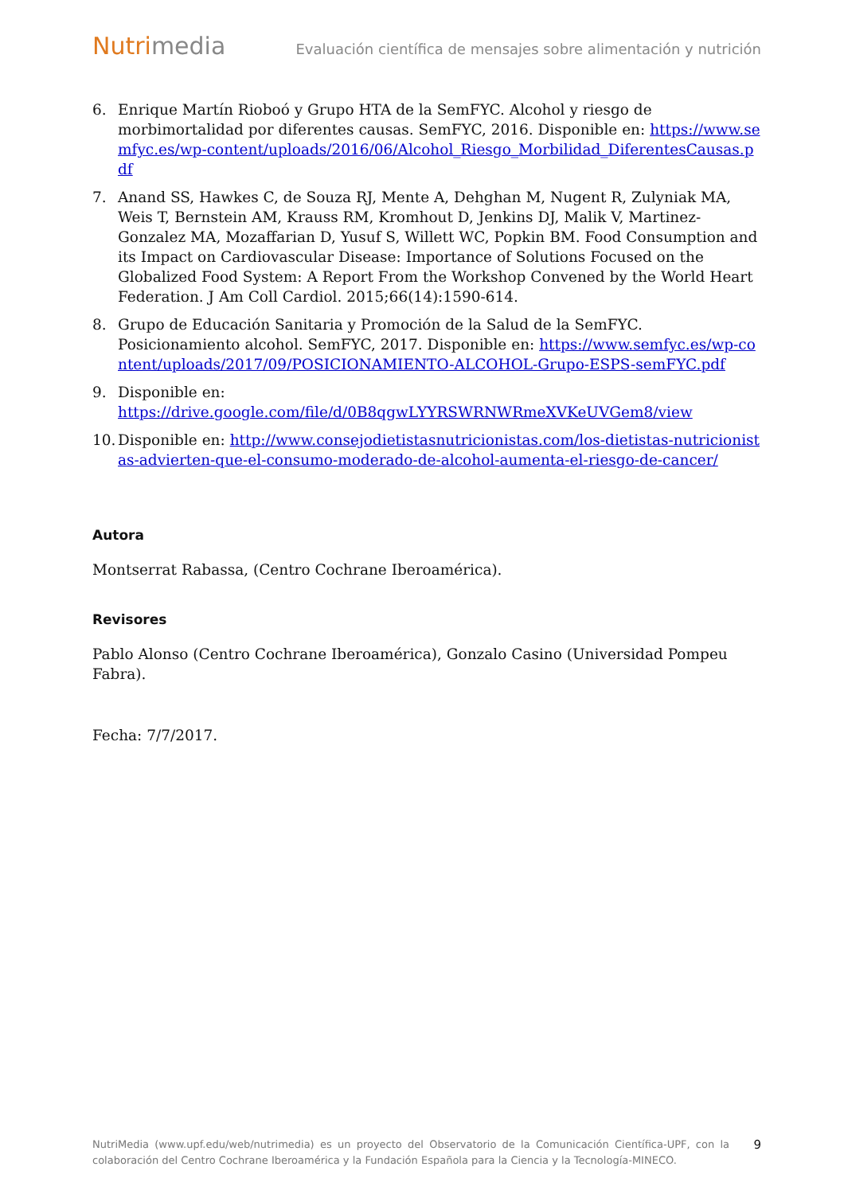Nutrimedia
Evaluación científica de mensajes sobre alimentación y nutrición
6. Enrique Martín Rioboó y Grupo HTA de la SemFYC. Alcohol y riesgo de morbimortalidad por diferentes causas. SemFYC, 2016. Disponible en: https://www.semfyc.es/wp-content/uploads/2016/06/Alcohol_Riesgo_Morbilidad_DiferentesCausas.pdf
7. Anand SS, Hawkes C, de Souza RJ, Mente A, Dehghan M, Nugent R, Zulyniak MA, Weis T, Bernstein AM, Krauss RM, Kromhout D, Jenkins DJ, Malik V, Martinez-Gonzalez MA, Mozaffarian D, Yusuf S, Willett WC, Popkin BM. Food Consumption and its Impact on Cardiovascular Disease: Importance of Solutions Focused on the Globalized Food System: A Report From the Workshop Convened by the World Heart Federation. J Am Coll Cardiol. 2015;66(14):1590-614.
8. Grupo de Educación Sanitaria y Promoción de la Salud de la SemFYC. Posicionamiento alcohol. SemFYC, 2017. Disponible en: https://www.semfyc.es/wp-content/uploads/2017/09/POSICIONAMIENTO-ALCOHOL-Grupo-ESPS-semFYC.pdf
9. Disponible en:
https://drive.google.com/file/d/0B8qgwLYYRSWRNWRmeXVKeUVGem8/view
10. Disponible en: http://www.consejodietistasnutricionistas.com/los-dietistas-nutricionistas-advierten-que-el-consumo-moderado-de-alcohol-aumenta-el-riesgo-de-cancer/
Autora
Montserrat Rabassa, (Centro Cochrane Iberoamérica).
Revisores
Pablo Alonso (Centro Cochrane Iberoamérica), Gonzalo Casino (Universidad Pompeu Fabra).
Fecha: 7/7/2017.
NutriMedia (www.upf.edu/web/nutrimedia) es un proyecto del Observatorio de la Comunicación Científica-UPF, con la colaboración del Centro Cochrane Iberoamérica y la Fundación Española para la Ciencia y la Tecnología-MINECO.
9